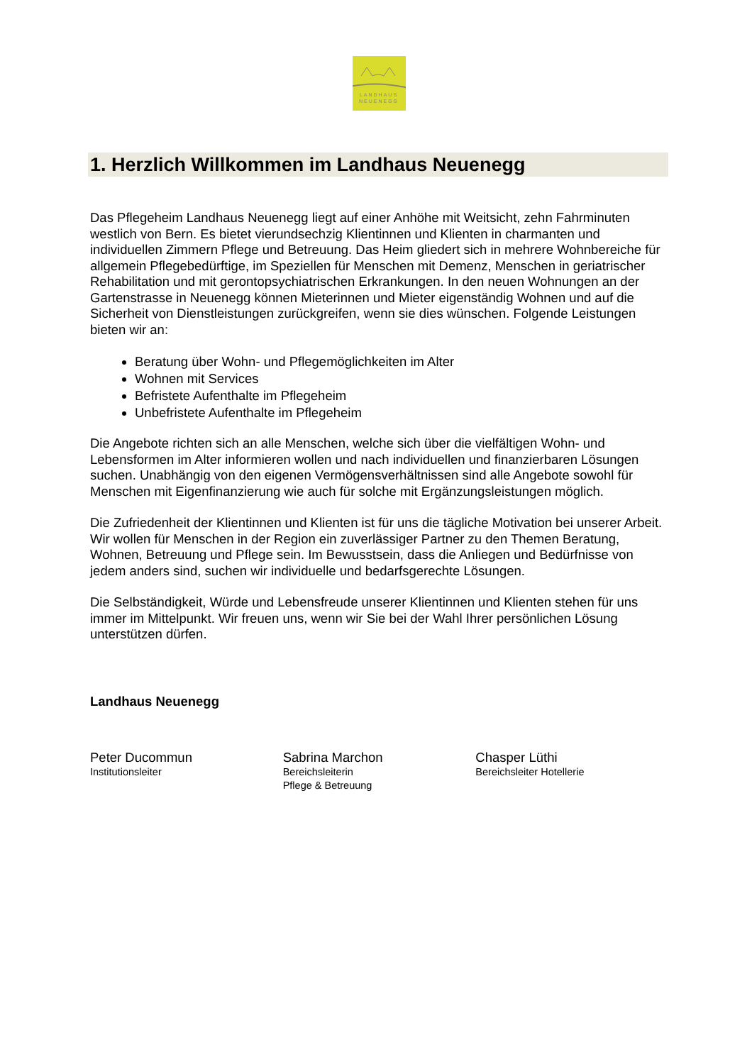LANDHAUS
NEUENEGG
1. Herzlich Willkommen im Landhaus Neuenegg
Das Pflegeheim Landhaus Neuenegg liegt auf einer Anhöhe mit Weitsicht, zehn Fahrminuten westlich von Bern. Es bietet vierundsechzig Klientinnen und Klienten in charmanten und individuellen Zimmern Pflege und Betreuung. Das Heim gliedert sich in mehrere Wohnbereiche für allgemein Pflegebedürftige, im Speziellen für Menschen mit Demenz, Menschen in geriatrischer Rehabilitation und mit gerontopsychiatrischen Erkrankungen. In den neuen Wohnungen an der Gartenstrasse in Neuenegg können Mieterinnen und Mieter eigenständig Wohnen und auf die Sicherheit von Dienstleistungen zurückgreifen, wenn sie dies wünschen. Folgende Leistungen bieten wir an:
Beratung über Wohn- und Pflegemöglichkeiten im Alter
Wohnen mit Services
Befristete Aufenthalte im Pflegeheim
Unbefristete Aufenthalte im Pflegeheim
Die Angebote richten sich an alle Menschen, welche sich über die vielfältigen Wohn- und Lebensformen im Alter informieren wollen und nach individuellen und finanzierbaren Lösungen suchen. Unabhängig von den eigenen Vermögensverhältnissen sind alle Angebote sowohl für Menschen mit Eigenfinanzierung wie auch für solche mit Ergänzungsleistungen möglich.
Die Zufriedenheit der Klientinnen und Klienten ist für uns die tägliche Motivation bei unserer Arbeit. Wir wollen für Menschen in der Region ein zuverlässiger Partner zu den Themen Beratung, Wohnen, Betreuung und Pflege sein. Im Bewusstsein, dass die Anliegen und Bedürfnisse von jedem anders sind, suchen wir individuelle und bedarfsgerechte Lösungen.
Die Selbständigkeit, Würde und Lebensfreude unserer Klientinnen und Klienten stehen für uns immer im Mittelpunkt. Wir freuen uns, wenn wir Sie bei der Wahl Ihrer persönlichen Lösung unterstützen dürfen.
Landhaus Neuenegg
Peter Ducommun
Institutionsleiter
Sabrina Marchon
Bereichsleiterin
Pflege & Betreuung
Chasper Lüthi
Bereichsleiter Hotellerie